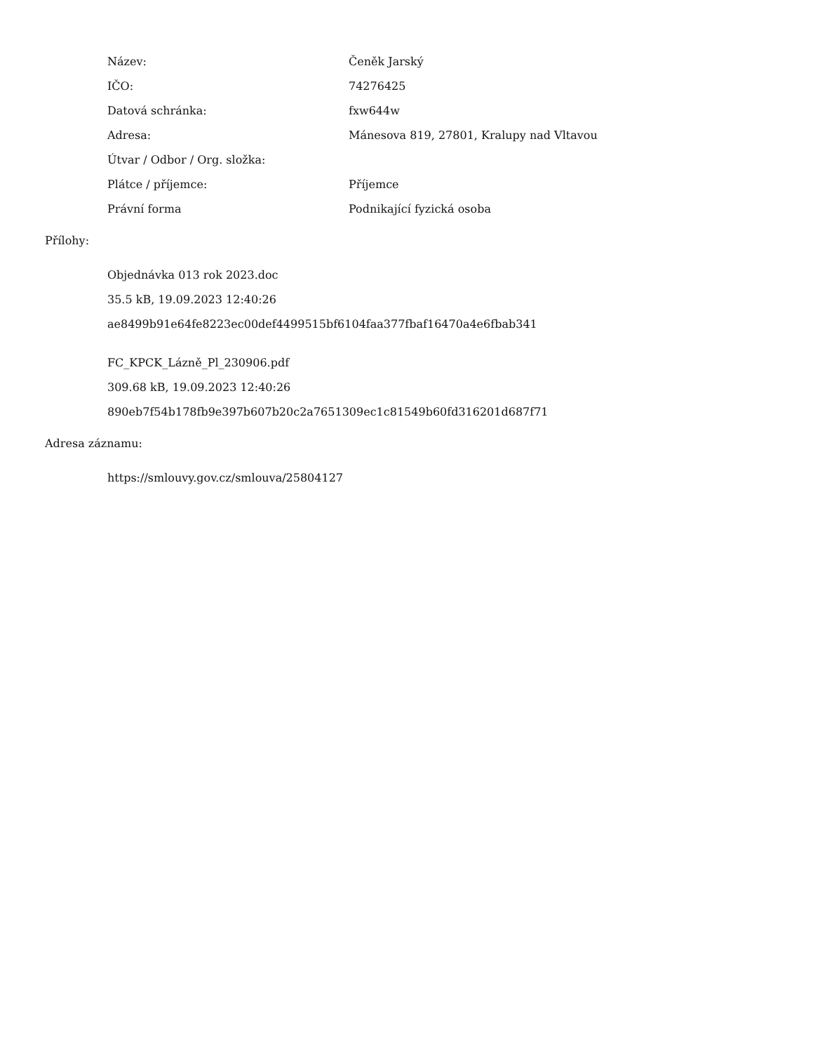| Název: | Čeněk Jarský |
| IČO: | 74276425 |
| Datová schránka: | fxw644w |
| Adresa: | Mánesova 819, 27801, Kralupy nad Vltavou |
| Útvar / Odbor / Org. složka: | |
| Plátce / příjemce: | Příjemce |
| Právní forma | Podnikající fyzická osoba |
Přílohy:
Objednávka 013 rok 2023.doc
35.5 kB, 19.09.2023 12:40:26
ae8499b91e64fe8223ec00def4499515bf6104faa377fbaf16470a4e6fbab341
FC_KPCK_Lázně_Pl_230906.pdf
309.68 kB, 19.09.2023 12:40:26
890eb7f54b178fb9e397b607b20c2a7651309ec1c81549b60fd316201d687f71
Adresa záznamu:
https://smlouvy.gov.cz/smlouva/25804127